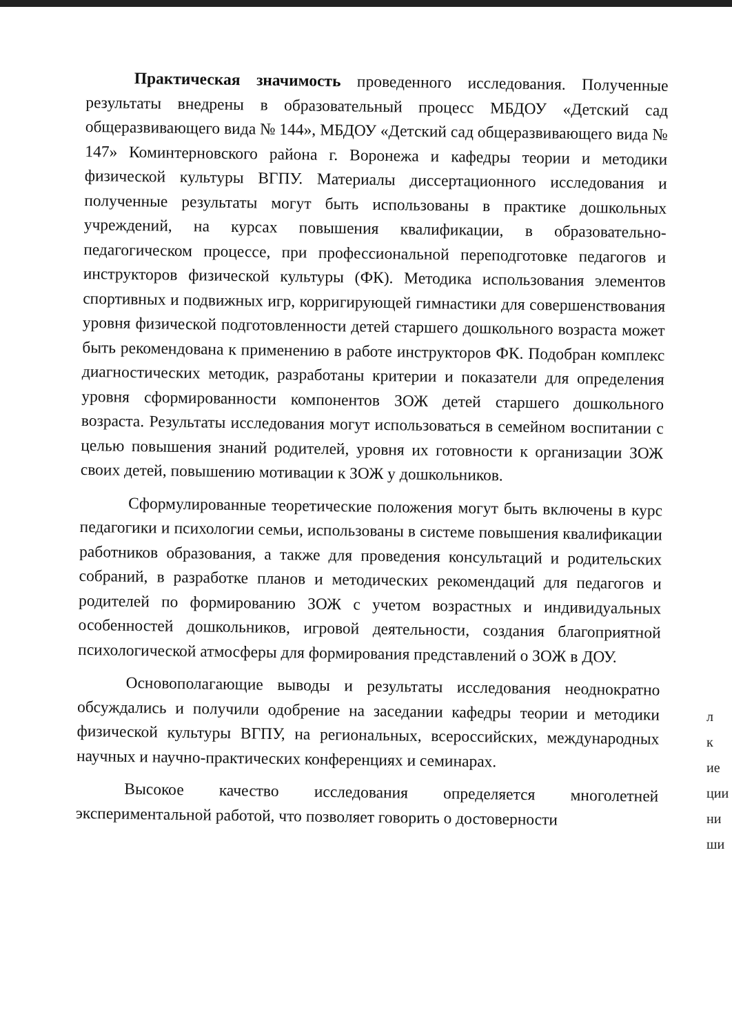Практическая значимость проведенного исследования. Полученные результаты внедрены в образовательный процесс МБДОУ «Детский сад общеразвивающего вида № 144», МБДОУ «Детский сад общеразвивающего вида № 147» Коминтерновского района г. Воронежа и кафедры теории и методики физической культуры ВГПУ. Материалы диссертационного исследования и полученные результаты могут быть использованы в практике дошкольных учреждений, на курсах повышения квалификации, в образовательно-педагогическом процессе, при профессиональной переподготовке педагогов и инструкторов физической культуры (ФК). Методика использования элементов спортивных и подвижных игр, корригирующей гимнастики для совершенствования уровня физической подготовленности детей старшего дошкольного возраста может быть рекомендована к применению в работе инструкторов ФК. Подобран комплекс диагностических методик, разработаны критерии и показатели для определения уровня сформированности компонентов ЗОЖ детей старшего дошкольного возраста. Результаты исследования могут использоваться в семейном воспитании с целью повышения знаний родителей, уровня их готовности к организации ЗОЖ своих детей, повышению мотивации к ЗОЖ у дошкольников.
Сформулированные теоретические положения могут быть включены в курс педагогики и психологии семьи, использованы в системе повышения квалификации работников образования, а также для проведения консультаций и родительских собраний, в разработке планов и методических рекомендаций для педагогов и родителей по формированию ЗОЖ с учетом возрастных и индивидуальных особенностей дошкольников, игровой деятельности, создания благоприятной психологической атмосферы для формирования представлений о ЗОЖ в ДОУ.
Основополагающие выводы и результаты исследования неоднократно обсуждались и получили одобрение на заседании кафедры теории и методики физической культуры ВГПУ, на региональных, всероссийских, международных научных и научно-практических конференциях и семинарах.
Высокое качество исследования определяется многолетней экспериментальной работой, что позволяет говорить о достоверности
л
к
ие
ции
ни
ши